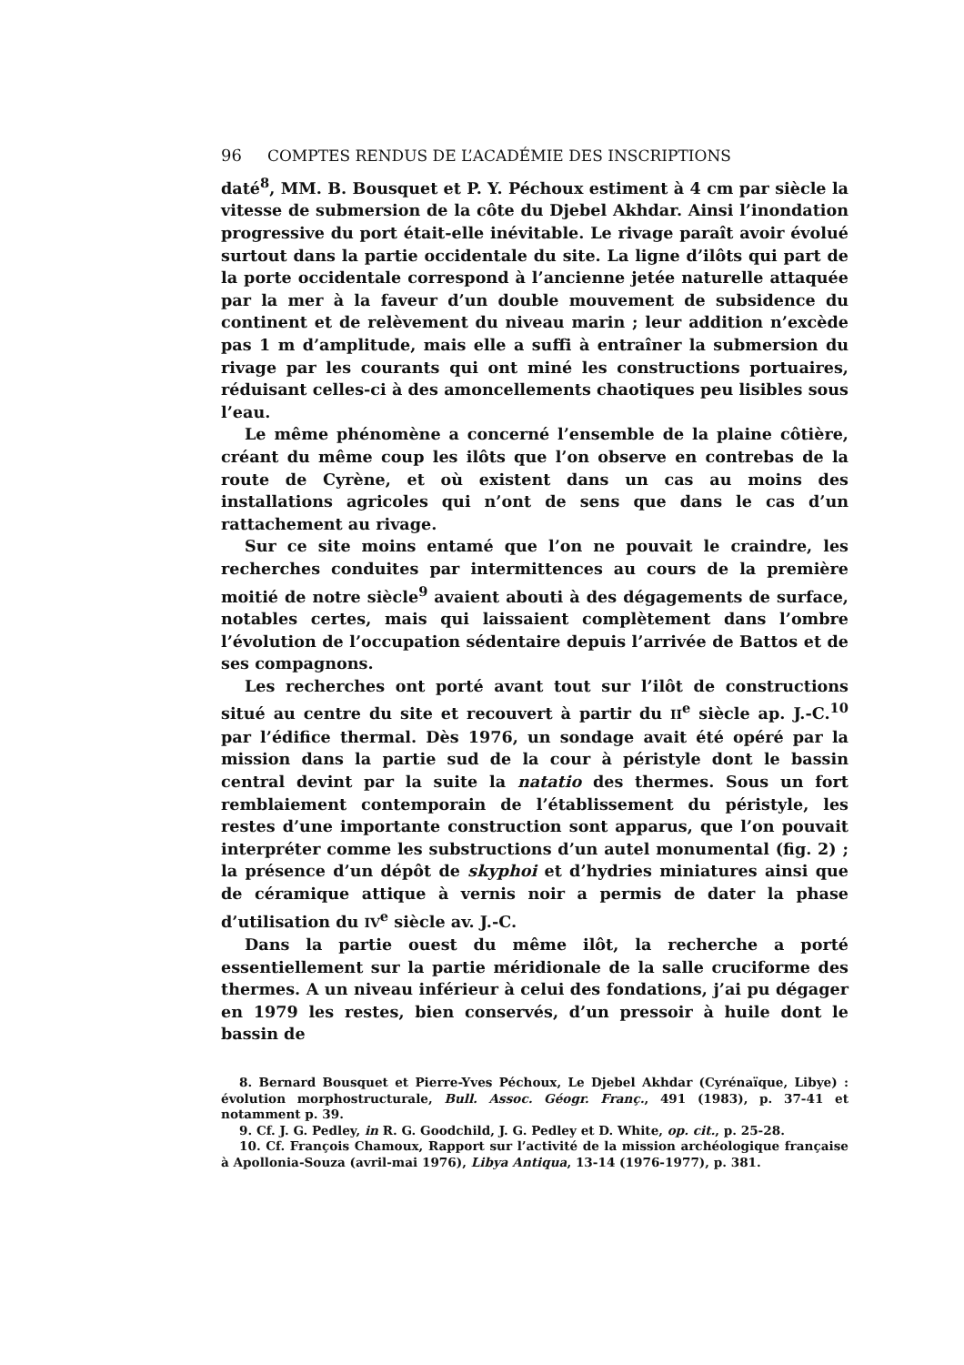96 COMPTES RENDUS DE L’ACADÉMIE DES INSCRIPTIONS
daté<sup>8</sup>, MM. B. Bousquet et P. Y. Péchoux estiment à 4 cm par siècle la vitesse de submersion de la côte du Djebel Akhdar. Ainsi l’inondation progressive du port était-elle inévitable. Le rivage paraît avoir évolué surtout dans la partie occidentale du site. La ligne d’ilôts qui part de la porte occidentale correspond à l’ancienne jetée naturelle attaquée par la mer à la faveur d’un double mouvement de subsidence du continent et de relèvement du niveau marin ; leur addition n’excède pas 1 m d’amplitude, mais elle a suffi à entraîner la submersion du rivage par les courants qui ont miné les constructions portuaires, réduisant celles-ci à des amoncellements chaotiques peu lisibles sous l’eau.
Le même phénomène a concerné l’ensemble de la plaine côtière, créant du même coup les ilôts que l’on observe en contrebas de la route de Cyrène, et où existent dans un cas au moins des installations agricoles qui n’ont de sens que dans le cas d’un rattachement au rivage.
Sur ce site moins entamé que l’on ne pouvait le craindre, les recherches conduites par intermittences au cours de la première moitié de notre siècle<sup>9</sup> avaient abouti à des dégagements de surface, notables certes, mais qui laissaient complètement dans l’ombre l’évolution de l’occupation sédentaire depuis l’arrivée de Battos et de ses compagnons.
Les recherches ont porté avant tout sur l’ilôt de constructions situé au centre du site et recouvert à partir du II<sup>e</sup> siècle ap. J.-C.<sup>10</sup> par l’édifice thermal. Dès 1976, un sondage avait été opéré par la mission dans la partie sud de la cour à péristyle dont le bassin central devint par la suite la natatio des thermes. Sous un fort remblaiement contemporain de l’établissement du péristyle, les restes d’une importante construction sont apparus, que l’on pouvait interpréter comme les substructions d’un autel monumental (fig. 2) ; la présence d’un dépôt de skyphoi et d’hydries miniatures ainsi que de céramique attique à vernis noir a permis de dater la phase d’utilisation du IV<sup>e</sup> siècle av. J.-C.
Dans la partie ouest du même ilôt, la recherche a porté essentiellement sur la partie méridionale de la salle cruciforme des thermes. A un niveau inférieur à celui des fondations, j’ai pu dégager en 1979 les restes, bien conservés, d’un pressoir à huile dont le bassin de
8. Bernard Bousquet et Pierre-Yves Péchoux, Le Djebel Akhdar (Cyrénaïque, Libye) : évolution morphostructurale, Bull. Assoc. Géogr. Franç., 491 (1983), p. 37-41 et notamment p. 39.
9. Cf. J. G. Pedley, in R. G. Goodchild, J. G. Pedley et D. White, op. cit., p. 25-28.
10. Cf. François Chamoux, Rapport sur l’activité de la mission archéologique française à Apollonia-Souza (avril-mai 1976), Libya Antiqua, 13-14 (1976-1977), p. 381.